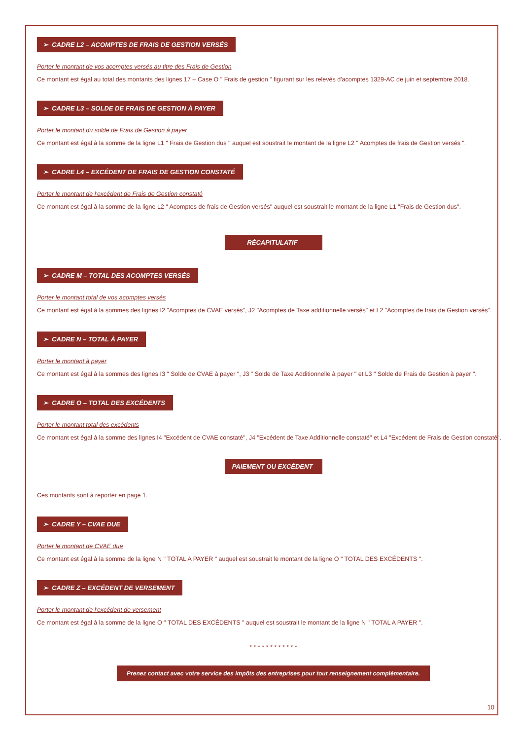➢ CADRE L2 – ACOMPTES DE FRAIS DE GESTION VERSÉS
Porter le montant de vos acomptes versés au titre des Frais de Gestion
Ce montant est égal au total des montants des lignes 17 – Case O " Frais de gestion " figurant sur les relevés d'acomptes 1329-AC de juin et septembre 2018.
➢ CADRE L3 – SOLDE DE FRAIS DE GESTION À PAYER
Porter le montant du solde de Frais de Gestion à payer
Ce montant est égal à la somme de la ligne L1 " Frais de Gestion dus " auquel est soustrait le montant de la ligne L2 " Acomptes de frais de Gestion versés ".
➢ CADRE L4 – EXCÉDENT DE FRAIS DE GESTION CONSTATÉ
Porter le montant de l'excédent de Frais de Gestion constaté
Ce montant est égal à la somme de la ligne L2 " Acomptes de frais de Gestion versés" auquel est soustrait le montant de la ligne L1 "Frais de Gestion dus".
RÉCAPITULATIF
➢ CADRE M – TOTAL DES ACOMPTES VERSÉS
Porter le montant total de vos acomptes versés
Ce montant est égal à la sommes des lignes I2 "Acomptes de CVAE versés", J2 "Acomptes de Taxe additionnelle versés" et L2 "Acomptes de frais de Gestion versés".
➢ CADRE N – TOTAL À PAYER
Porter le montant à payer
Ce montant est égal à la sommes des lignes I3 " Solde de CVAE à payer ", J3 " Solde de Taxe Additionnelle à payer " et L3 " Solde de Frais de Gestion à payer ".
➢ CADRE O – TOTAL DES EXCÉDENTS
Porter le montant total des excédents
Ce montant est égal à la somme des lignes I4 "Excédent de CVAE constaté", J4 "Excédent de Taxe Additionnelle constaté" et L4 "Excédent de Frais de Gestion constaté".
PAIEMENT OU EXCÉDENT
Ces montants sont à reporter en page 1.
➢ CADRE Y – CVAE DUE
Porter le montant de CVAE due
Ce montant est égal à la somme de la ligne N " TOTAL A PAYER " auquel est soustrait le montant de la ligne O " TOTAL DES EXCÉDENTS ".
➢ CADRE Z – EXCÉDENT DE VERSEMENT
Porter le montant de l'excédent de versement
Ce montant est égal à la somme de la ligne O " TOTAL DES EXCÉDENTS " auquel est soustrait le montant de la ligne N " TOTAL A PAYER ".
* * * * * * * * * * * *
Prenez contact avec votre service des impôts des entreprises pour tout renseignement complémentaire.
10